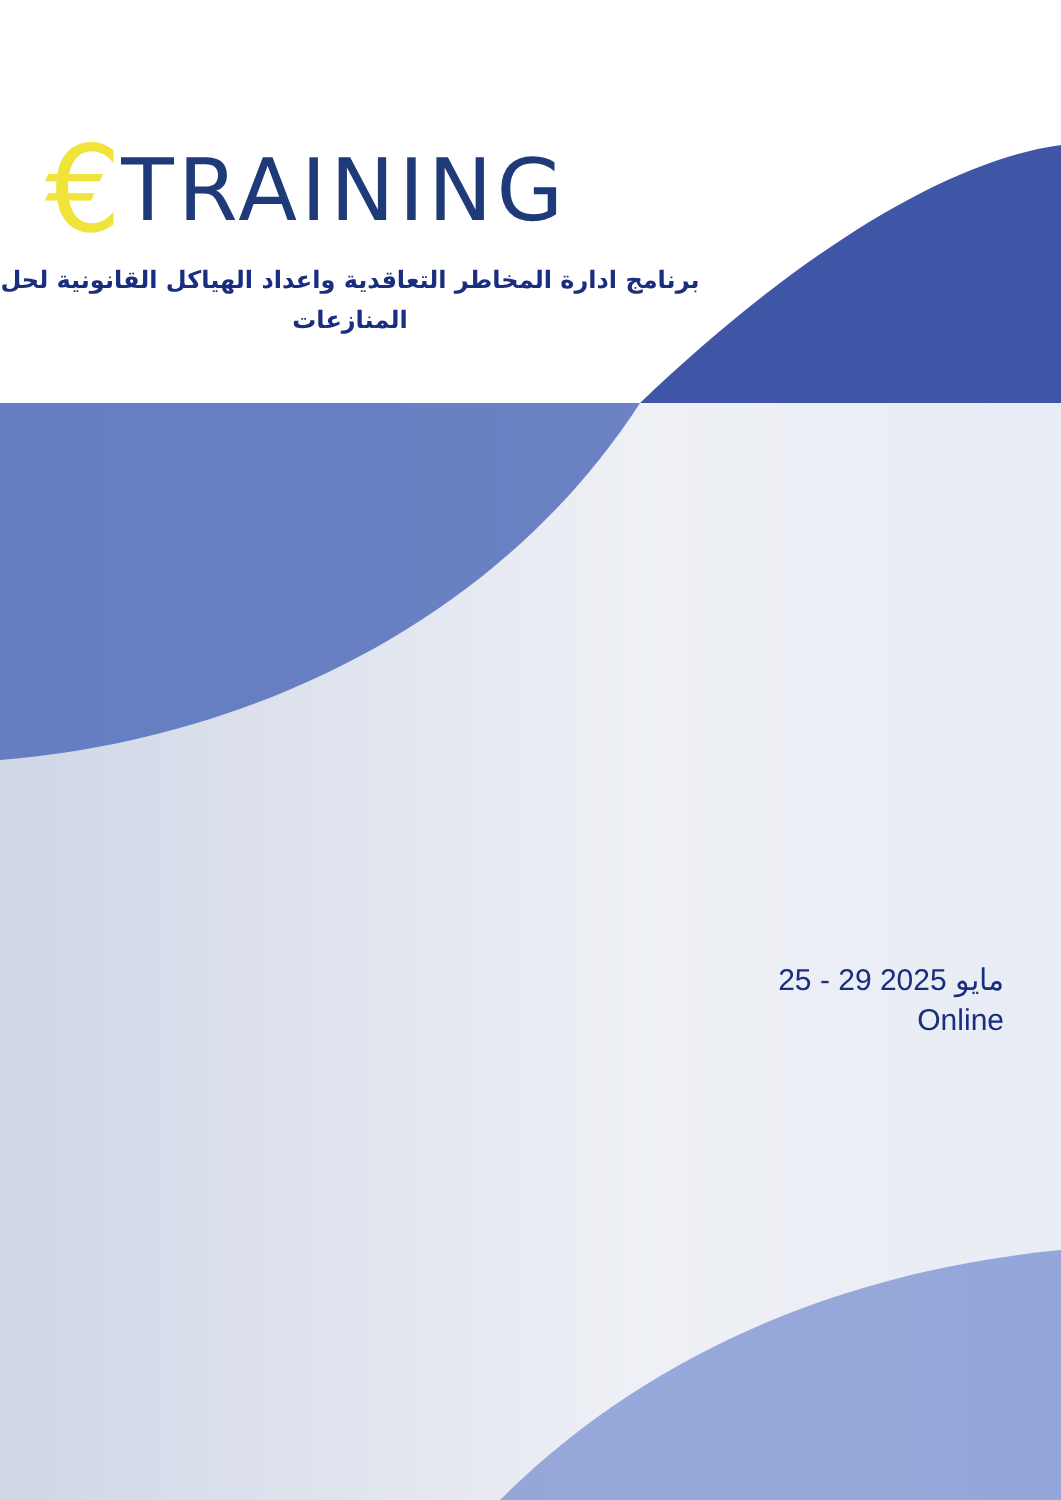€ TRAINING
برنامج ادارة المخاطر التعاقدية واعداد الهياكل القانونية لحل المنازعات
25 - 29 مايو 2025
Online